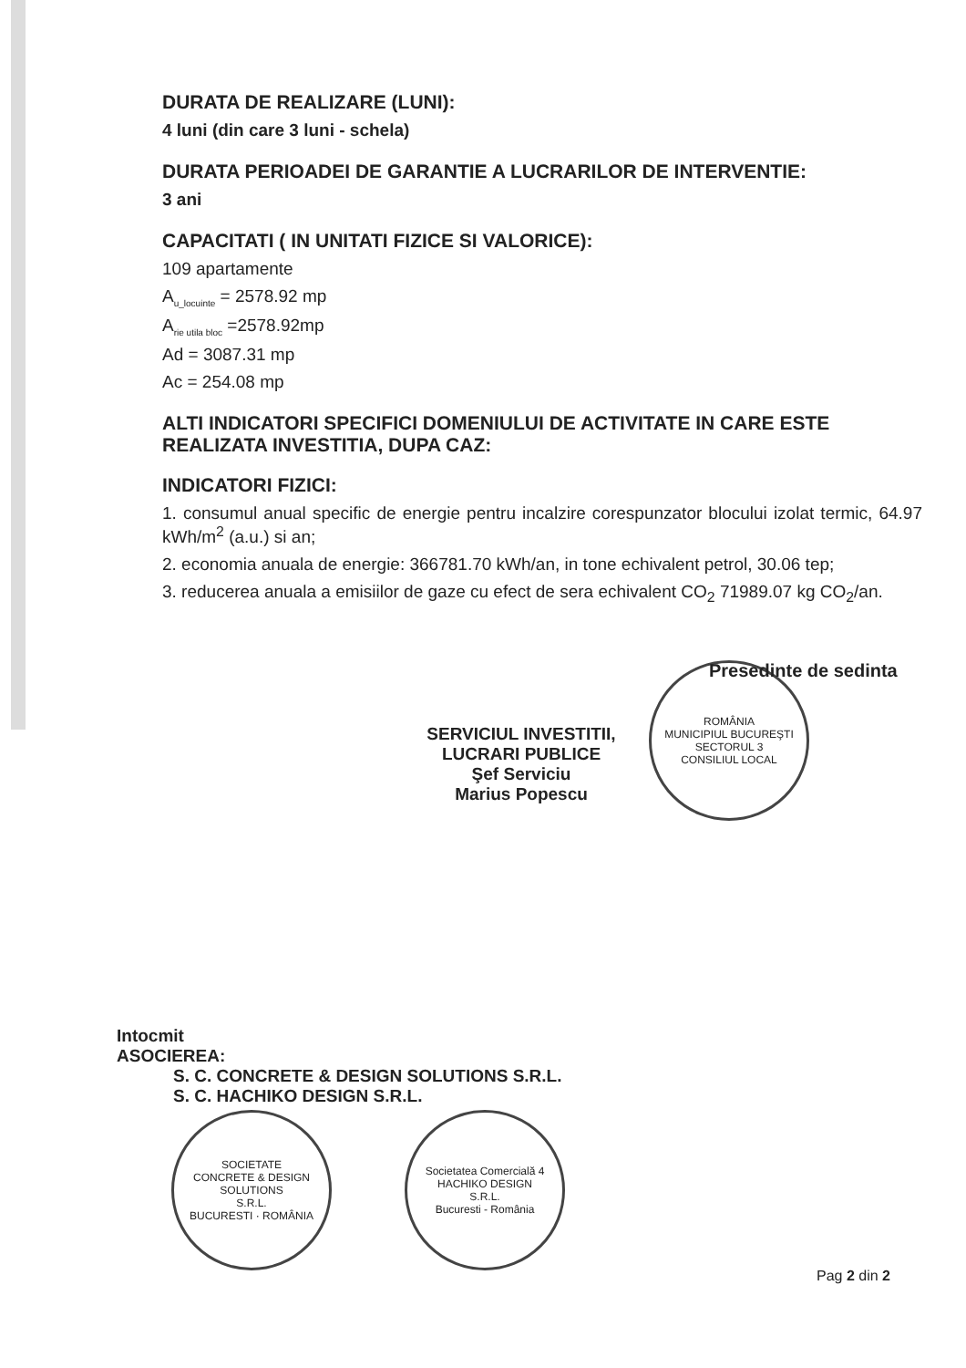DURATA DE REALIZARE (LUNI):
4 luni (din care 3 luni - schela)
DURATA PERIOADEI DE GARANTIE A LUCRARILOR DE INTERVENTIE:
3 ani
CAPACITATI ( IN UNITATI FIZICE SI VALORICE):
109 apartamente
A<sub>u_locuinte</sub> = 2578.92 mp
A<sub>rie utila bloc</sub> =2578.92mp
Ad = 3087.31 mp
Ac = 254.08 mp
ALTI INDICATORI SPECIFICI DOMENIULUI DE ACTIVITATE IN CARE ESTE REALIZATA INVESTITIA, DUPA CAZ:
INDICATORI FIZICI:
1. consumul anual specific de energie pentru incalzire corespunzator blocului izolat termic, 64.97 kWh/m<sup>2</sup> (a.u.) si an;
2. economia anuala de energie: 366781.70 kWh/an, in tone echivalent petrol, 30.06 tep;
3. reducerea anuala a emisiilor de gaze cu efect de sera echivalent CO<sub>2</sub> 71989.07 kg CO<sub>2</sub>/an.
SERVICIUL INVESTITII,
LUCRARI PUBLICE
Şef Serviciu
Marius Popescu
ROMÂNIA
MUNICIPIUL BUCUREŞTI SECTORUL 3
CONSILIUL LOCAL
Presedinte de sedinta
Intocmit
ASOCIEREA:
S. C. CONCRETE & DESIGN SOLUTIONS S.R.L.
S. C. HACHIKO DESIGN S.R.L.
SOCIETATE
CONCRETE & DESIGN SOLUTIONS
S.R.L.
BUCURESTI · ROMÂNIA
Societatea Comercială 4
HACHIKO DESIGN
S.R.L.
Bucuresti - România
Pag 2 din 2